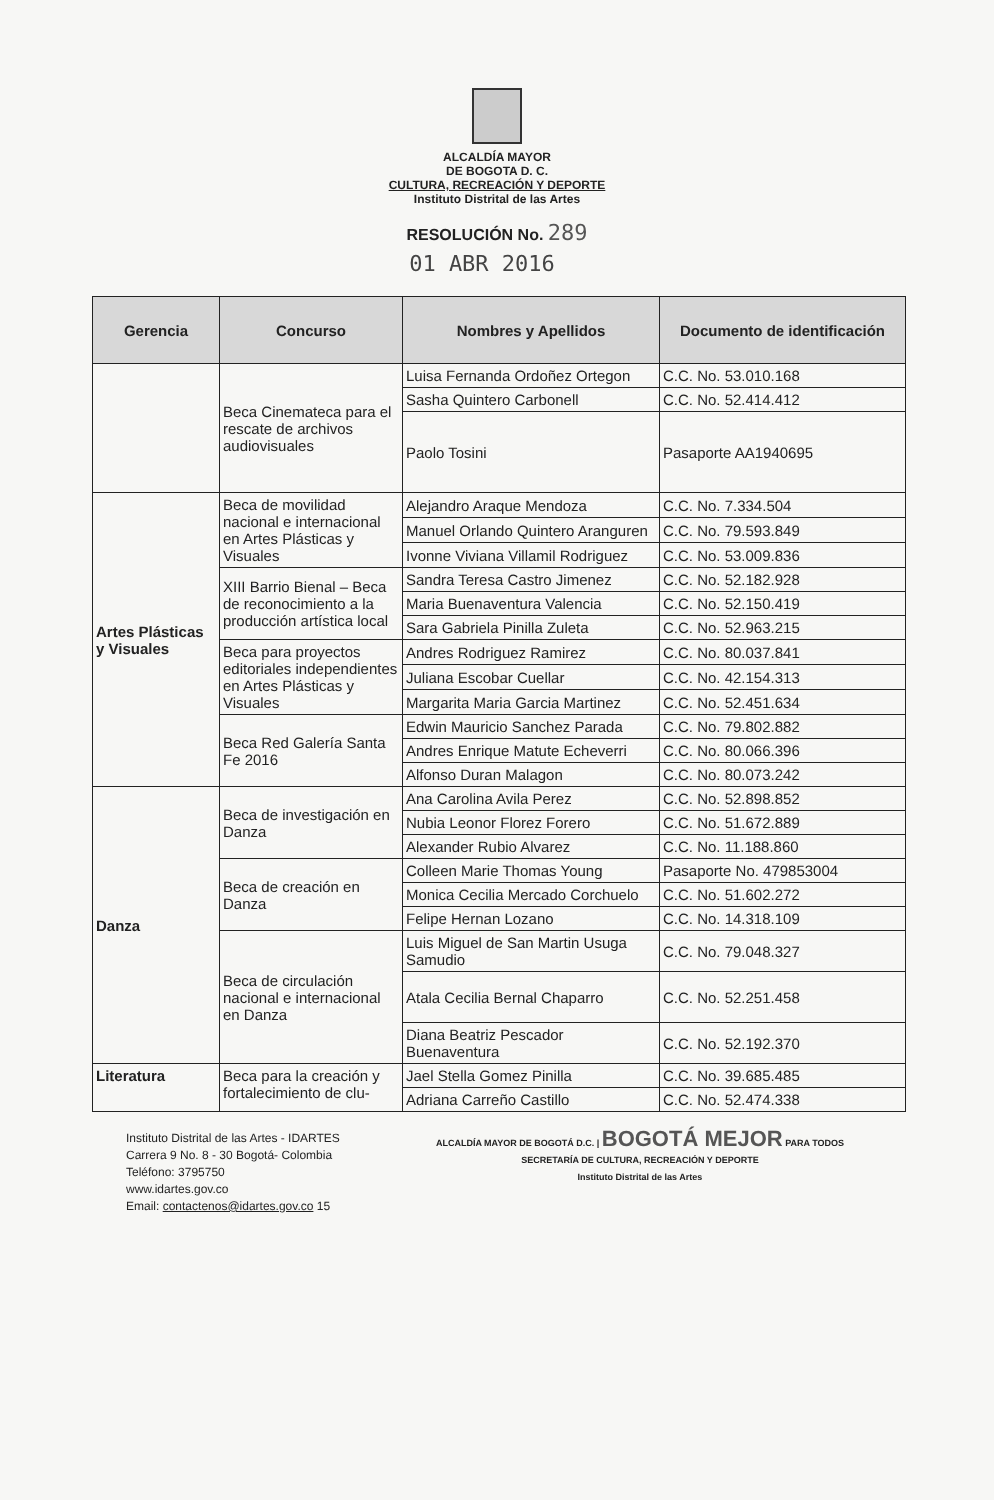ALCALDÍA MAYOR
DE BOGOTA D. C.
CULTURA, RECREACIÓN Y DEPORTE
Instituto Distrital de las Artes
RESOLUCIÓN No. 289
01 ABR 2016
| Gerencia | Concurso | Nombres y Apellidos | Documento de identificación |
| --- | --- | --- | --- |
| | Beca Cinemateca para el rescate de archivos audiovisuales | Luisa Fernanda Ordoñez Ortegon | C.C. No. 53.010.168 |
| | | Sasha Quintero Carbonell | C.C. No. 52.414.412 |
| | | Paolo Tosini | Pasaporte AA1940695 |
| Artes Plásticas y Visuales | Beca de movilidad nacional e internacional en Artes Plásticas y Visuales | Alejandro Araque Mendoza | C.C. No. 7.334.504 |
| | | Manuel Orlando Quintero Aranguren | C.C. No. 79.593.849 |
| | | Ivonne Viviana Villamil Rodriguez | C.C. No. 53.009.836 |
| | XIII Barrio Bienal – Beca de reconocimiento a la producción artística local | Sandra Teresa Castro Jimenez | C.C. No. 52.182.928 |
| | | Maria Buenaventura Valencia | C.C. No. 52.150.419 |
| | | Sara Gabriela Pinilla Zuleta | C.C. No. 52.963.215 |
| | Beca para proyectos editoriales independientes en Artes Plásticas y Visuales | Andres Rodriguez Ramirez | C.C. No. 80.037.841 |
| | | Juliana Escobar Cuellar | C.C. No. 42.154.313 |
| | | Margarita Maria Garcia Martinez | C.C. No. 52.451.634 |
| | Beca Red Galería Santa Fe 2016 | Edwin Mauricio Sanchez Parada | C.C. No. 79.802.882 |
| | | Andres Enrique Matute Echeverri | C.C. No. 80.066.396 |
| | | Alfonso Duran Malagon | C.C. No. 80.073.242 |
| Danza | Beca de investigación en Danza | Ana Carolina Avila Perez | C.C. No. 52.898.852 |
| | | Nubia Leonor Florez Forero | C.C. No. 51.672.889 |
| | | Alexander Rubio Alvarez | C.C. No. 11.188.860 |
| | Beca de creación en Danza | Colleen Marie Thomas Young | Pasaporte No. 479853004 |
| | | Monica Cecilia Mercado Corchuelo | C.C. No. 51.602.272 |
| | | Felipe Hernan Lozano | C.C. No. 14.318.109 |
| | Beca de circulación nacional e internacional en Danza | Luis Miguel de San Martin Usuga Samudio | C.C. No. 79.048.327 |
| | | Atala Cecilia Bernal Chaparro | C.C. No. 52.251.458 |
| | | Diana Beatriz Pescador Buenaventura | C.C. No. 52.192.370 |
| Literatura | Beca para la creación y fortalecimiento de clu- | Jael Stella Gomez Pinilla | C.C. No. 39.685.485 |
| | | Adriana Carreño Castillo | C.C. No. 52.474.338 |
Instituto Distrital de las Artes - IDARTES
Carrera 9 No. 8 - 30 Bogotá- Colombia
Teléfono: 3795750
www.idartes.gov.co
Email: contactenos@idartes.gov.co 15
ALCALDÍA MAYOR DE BOGOTÁ D.C. | BOGOTÁ MEJOR PARA TODOS
SECRETARÍA DE CULTURA, RECREACIÓN Y DEPORTE
Instituto Distrital de las Artes